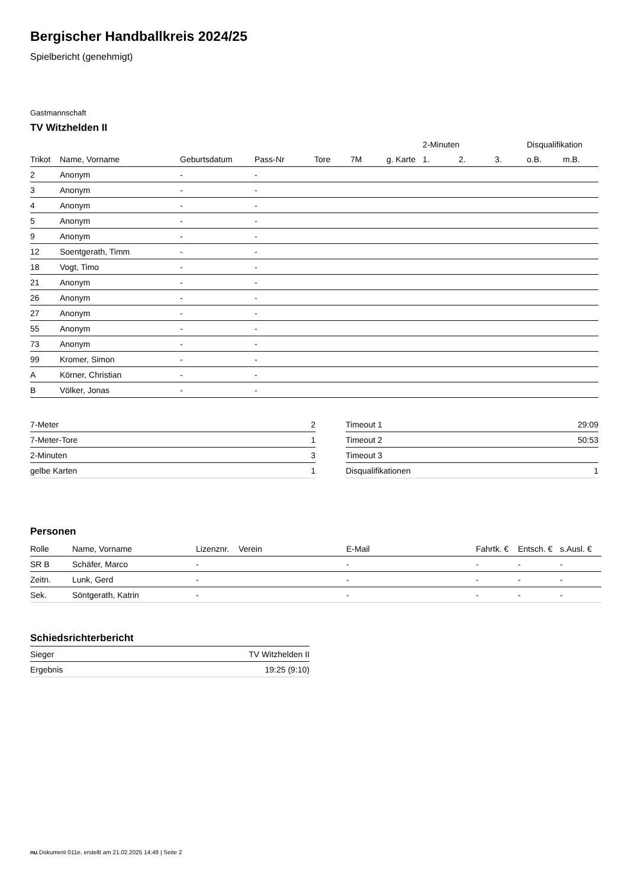Bergischer Handballkreis 2024/25
Spielbericht (genehmigt)
Gastmannschaft
TV Witzhelden II
| | | | | | | | | 2-Minuten | | | Disqualifikation | |
| --- | --- | --- | --- | --- | --- | --- | --- | --- | --- | --- | --- | --- |
| Trikot | Name, Vorname | Geburtsdatum | Pass-Nr | Tore | 7M | g. Karte | | 1. | 2. | 3. | o.B. | m.B. |
| 2 | Anonym | - | - | | | | | | | | | |
| 3 | Anonym | - | - | | | | | | | | | |
| 4 | Anonym | - | - | | | | | | | | | |
| 5 | Anonym | - | - | | | | | | | | | |
| 9 | Anonym | - | - | | | | | | | | | |
| 12 | Soentgerath, Timm | - | - | | | | | | | | | |
| 18 | Vogt, Timo | - | - | | | | | | | | | |
| 21 | Anonym | - | - | | | | | | | | | |
| 26 | Anonym | - | - | | | | | | | | | |
| 27 | Anonym | - | - | | | | | | | | | |
| 55 | Anonym | - | - | | | | | | | | | |
| 73 | Anonym | - | - | | | | | | | | | |
| 99 | Kromer, Simon | - | - | | | | | | | | | |
| A | Körner, Christian | - | - | | | | | | | | | |
| B | Völker, Jonas | - | - | | | | | | | | | |
| 7-Meter | 2 |
| 7-Meter-Tore | 1 |
| 2-Minuten | 3 |
| gelbe Karten | 1 |
| Timeout 1 | 29:09 |
| Timeout 2 | 50:53 |
| Timeout 3 | |
| Disqualifikationen | 1 |
Personen
| Rolle | Name, Vorname | Lizenznr. | Verein | E-Mail | Fahrtk. € | Entsch. € | s.Ausl. € |
| --- | --- | --- | --- | --- | --- | --- | --- |
| SR B | Schäfer, Marco | - | | - | - | - | - |
| Zeitn. | Lunk, Gerd | - | | - | - | - | - |
| Sek. | Söntgerath, Katrin | - | | - | - | - | - |
Schiedsrichterbericht
| Sieger | TV Witzhelden II |
| Ergebnis | 19:25 (9:10) |
nu.Dokument 011e, erstellt am 21.02.2025 14:48 | Seite 2